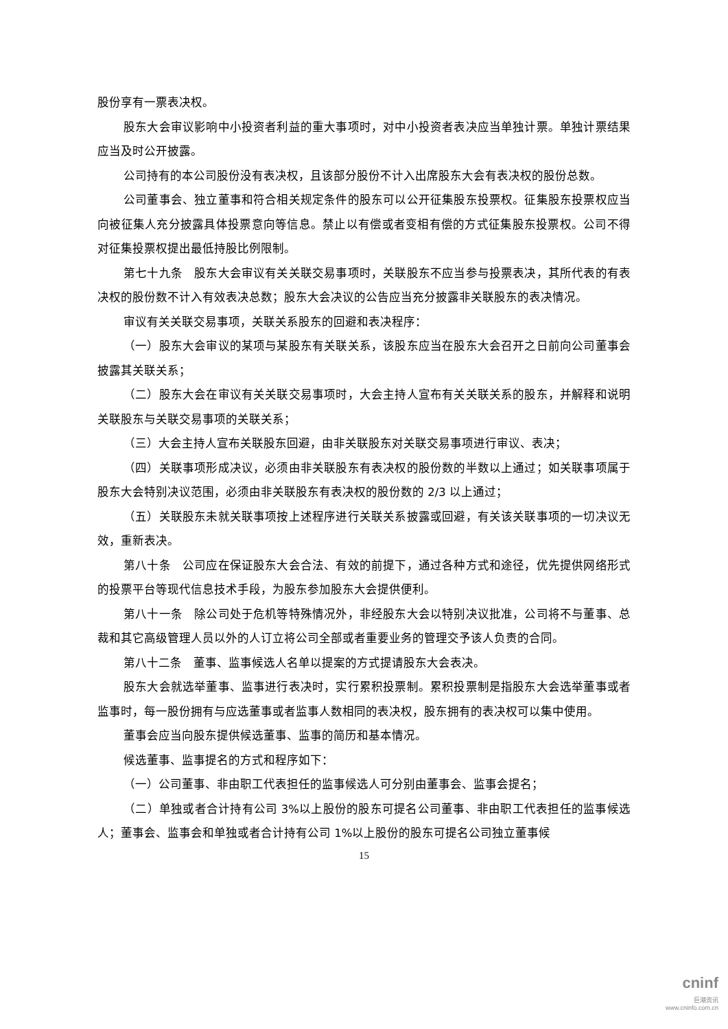股份享有一票表决权。
股东大会审议影响中小投资者利益的重大事项时，对中小投资者表决应当单独计票。单独计票结果应当及时公开披露。
公司持有的本公司股份没有表决权，且该部分股份不计入出席股东大会有表决权的股份总数。
公司董事会、独立董事和符合相关规定条件的股东可以公开征集股东投票权。征集股东投票权应当向被征集人充分披露具体投票意向等信息。禁止以有偿或者变相有偿的方式征集股东投票权。公司不得对征集投票权提出最低持股比例限制。
第七十九条　股东大会审议有关关联交易事项时，关联股东不应当参与投票表决，其所代表的有表决权的股份数不计入有效表决总数；股东大会决议的公告应当充分披露非关联股东的表决情况。
审议有关关联交易事项，关联关系股东的回避和表决程序：
（一）股东大会审议的某项与某股东有关联关系，该股东应当在股东大会召开之日前向公司董事会披露其关联关系；
（二）股东大会在审议有关关联交易事项时，大会主持人宣布有关关联关系的股东，并解释和说明关联股东与关联交易事项的关联关系；
（三）大会主持人宣布关联股东回避，由非关联股东对关联交易事项进行审议、表决；
（四）关联事项形成决议，必须由非关联股东有表决权的股份数的半数以上通过；如关联事项属于股东大会特别决议范围，必须由非关联股东有表决权的股份数的 2/3 以上通过；
（五）关联股东未就关联事项按上述程序进行关联关系披露或回避，有关该关联事项的一切决议无效，重新表决。
第八十条　公司应在保证股东大会合法、有效的前提下，通过各种方式和途径，优先提供网络形式的投票平台等现代信息技术手段，为股东参加股东大会提供便利。
第八十一条　除公司处于危机等特殊情况外，非经股东大会以特别决议批准，公司将不与董事、总裁和其它高级管理人员以外的人订立将公司全部或者重要业务的管理交予该人负责的合同。
第八十二条　董事、监事候选人名单以提案的方式提请股东大会表决。
股东大会就选举董事、监事进行表决时，实行累积投票制。累积投票制是指股东大会选举董事或者监事时，每一股份拥有与应选董事或者监事人数相同的表决权，股东拥有的表决权可以集中使用。
董事会应当向股东提供候选董事、监事的简历和基本情况。
候选董事、监事提名的方式和程序如下：
（一）公司董事、非由职工代表担任的监事候选人可分别由董事会、监事会提名；
（二）单独或者合计持有公司 3%以上股份的股东可提名公司董事、非由职工代表担任的监事候选人；董事会、监事会和单独或者合计持有公司 1%以上股份的股东可提名公司独立董事候
15
cninf
巨潮资讯
www.cninfo.com.cn